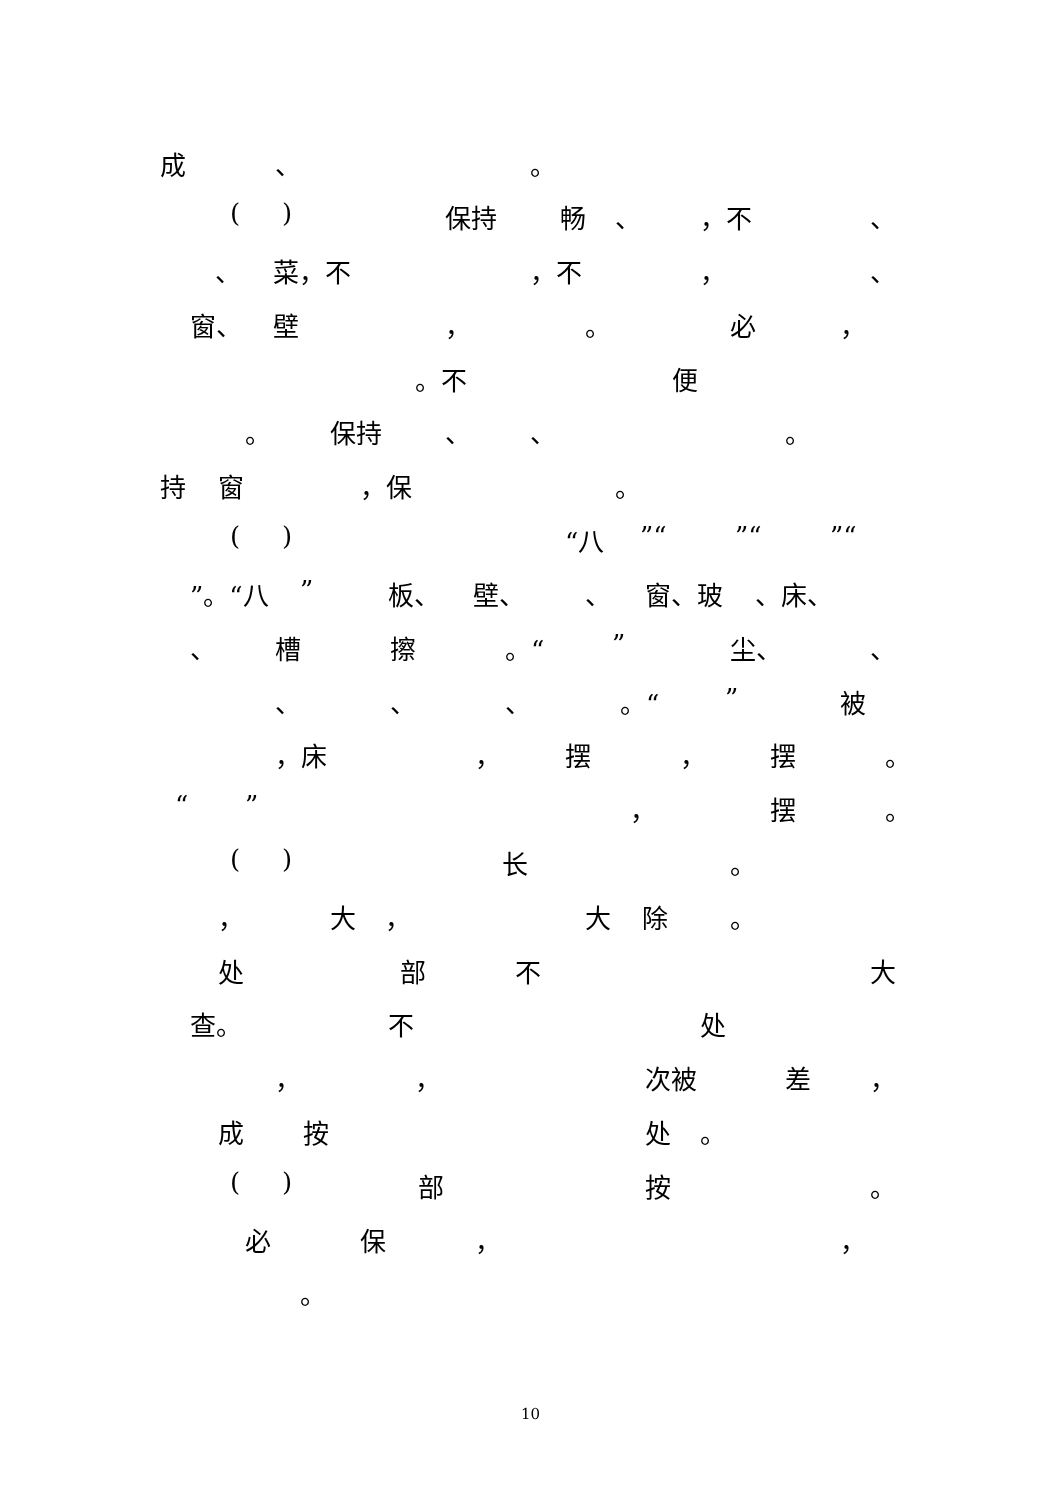成 、 。
( ) 保持 畅 、 ，不 、
、 菜，不 ，不 ， 、
窗、 壁 ， 。 必 ，
。不 便
。 保持 、 、 。
持 窗 ，保 。
( ) “八 ”“ ”“ ”“
”。“八 ” 板、 壁、 、 窗、玻 、床、
、 槽 擦 。“ ” 尘、 、
、 、 、 。“ ” 被
，床 ， 摆 ， 摆 。
“ ” ， 摆 。
( ) 长 。
， 大 ， 大 除 。
处 部 不 大
查。 不 处
， ， 次被 差 ，
成 按 处 。
( ) 部 按 。
必 保 ， ，
。
10